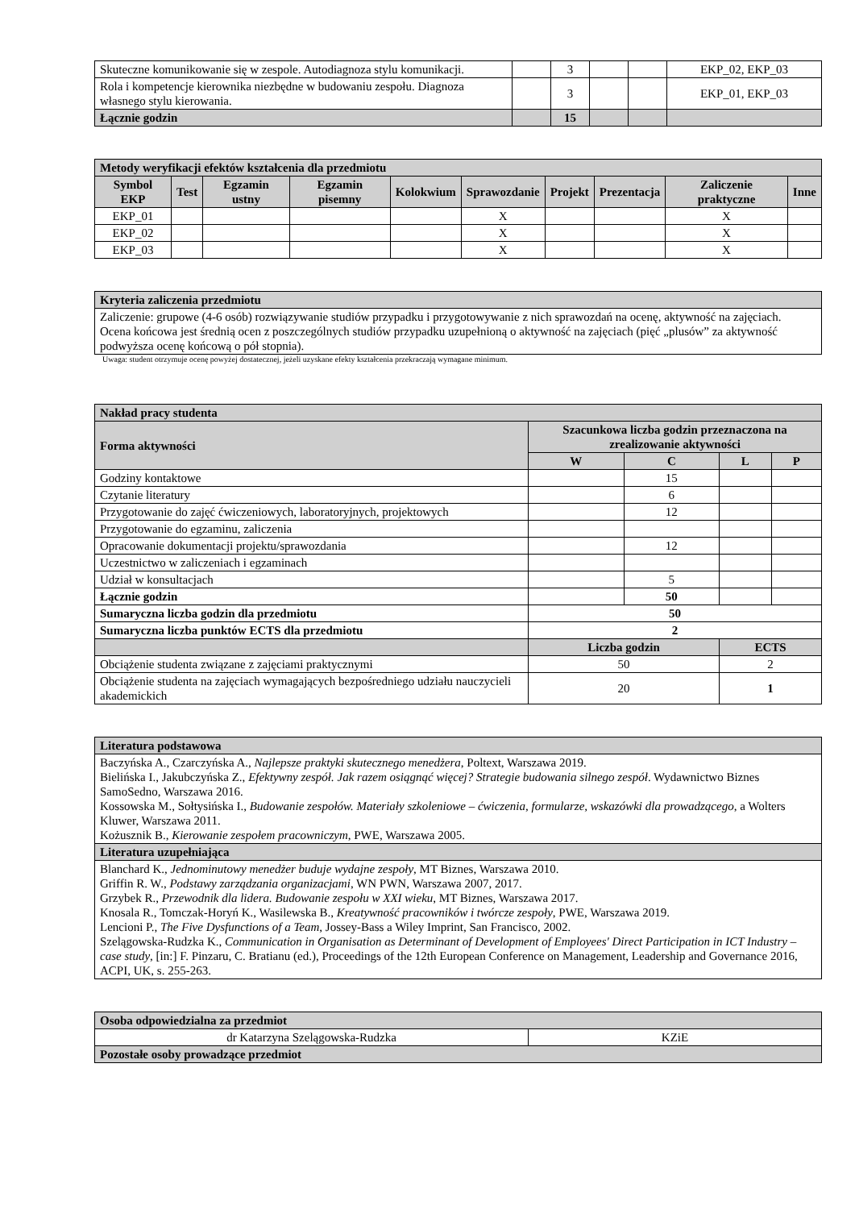| Skuteczne komunikowanie się w zespole. Autodiagnoza stylu komunikacji. | | 3 | | | EKP_02, EKP_03 |
| Rola i kompetencje kierownika niezbędne w budowaniu zespołu. Diagnoza własnego stylu kierowania. | | 3 | | | EKP_01, EKP_03 |
| Łącznie godzin | | 15 | | | |
| Metody weryfikacji efektów kształcenia dla przedmiotu | | | | | | | | | |
| --- | --- | --- | --- | --- | --- | --- | --- | --- | --- |
| Symbol EKP | Test | Egzamin ustny | Egzamin pisemny | Kolokwium | Sprawozdanie | Projekt | Prezentacja | Zaliczenie praktyczne | Inne |
| EKP_01 | | | | | X | | | X | |
| EKP_02 | | | | | X | | | X | |
| EKP_03 | | | | | X | | | X | |
| Kryteria zaliczenia przedmiotu |
| --- |
| Zaliczenie: grupowe (4-6 osób) rozwiązywanie studiów przypadku i przygotowywanie z nich sprawozdań na ocenę, aktywność na zajęciach. Ocena końcowa jest średnią ocen z poszczególnych studiów przypadku uzupełnioną o aktywność na zajęciach (pięć „plusów” za aktywność podwyższa ocenę końcową o pół stopnia). |
Uwaga: student otrzymuje ocenę powyżej dostatecznej, jeżeli uzyskane efekty kształcenia przekraczają wymagane minimum.
| Nakład pracy studenta | | | | |
| --- | --- | --- | --- | --- |
| Forma aktywności | Szacunkowa liczba godzin przeznaczona na zrealizowanie aktywności | | | |
| | W | C | L | P |
| Godziny kontaktowe | | 15 | | |
| Czytanie literatury | | 6 | | |
| Przygotowanie do zajęć ćwiczeniowych, laboratoryjnych, projektowych | | 12 | | |
| Przygotowanie do egzaminu, zaliczenia | | | | |
| Opracowanie dokumentacji projektu/sprawozdania | | 12 | | |
| Uczestnictwo w zaliczeniach i egzaminach | | | | |
| Udział w konsultacjach | | 5 | | |
| Łącznie godzin | | 50 | | |
| Sumaryczna liczba godzin dla przedmiotu | 50 | | | |
| Sumaryczna liczba punktów ECTS dla przedmiotu | 2 | | | |
| | Liczba godzin | | ECTS | |
| Obciążenie studenta związane z zajęciami praktycznymi | 50 | | 2 | |
| Obciążenie studenta na zajęciach wymagających bezpośredniego udziału nauczycieli akademickich | 20 | | 1 | |
| Literatura podstawowa |
| --- |
| Baczyńska A., Czarczyńska A., Najlepsze praktyki skutecznego menedżera , Poltext, Warszawa 2019. Bielińska I., Jakubczyńska Z., Efektywny zespół. Jak razem osiągnąć więcej? Strategie budowania silnego zespół . Wydawnictwo Biznes SamoSedno, Warszawa 2016. Kossowska M., Sołtysińska I., Budowanie zespołów. Materiały szkoleniowe – ćwiczenia, formularze, wskazówki dla prowadzącego , a Wolters Kluwer, Warszawa 2011. Kożusznik B., Kierowanie zespołem pracowniczym , PWE, Warszawa 2005. |
| Literatura uzupełniająca |
| Blanchard K., Jednominutowy menedżer buduje wydajne zespoły , MT Biznes, Warszawa 2010. Griffin R. W., Podstawy zarządzania organizacjami , WN PWN, Warszawa 2007, 2017. Grzybek R., Przewodnik dla lidera. Budowanie zespołu w XXI wieku , MT Biznes, Warszawa 2017. Knosala R., Tomczak-Horyń K., Wasilewska B., Kreatywność pracowników i twórcze zespoły , PWE, Warszawa 2019. Lencioni P., The Five Dysfunctions of a Team , Jossey-Bass a Wiley Imprint, San Francisco, 2002. Szelągowska-Rudzka K., Communication in Organisation as Determinant of Development of Employees' Direct Participation in ICT Industry – case study , [in:] F. Pinzaru, C. Bratianu (ed.), Proceedings of the 12th European Conference on Management, Leadership and Governance 2016, ACPI, UK, s. 255-263. |
| Osoba odpowiedzialna za przedmiot | |
| --- | --- |
| dr Katarzyna Szelągowska-Rudzka | KZiE |
| Pozostałe osoby prowadzące przedmiot | |